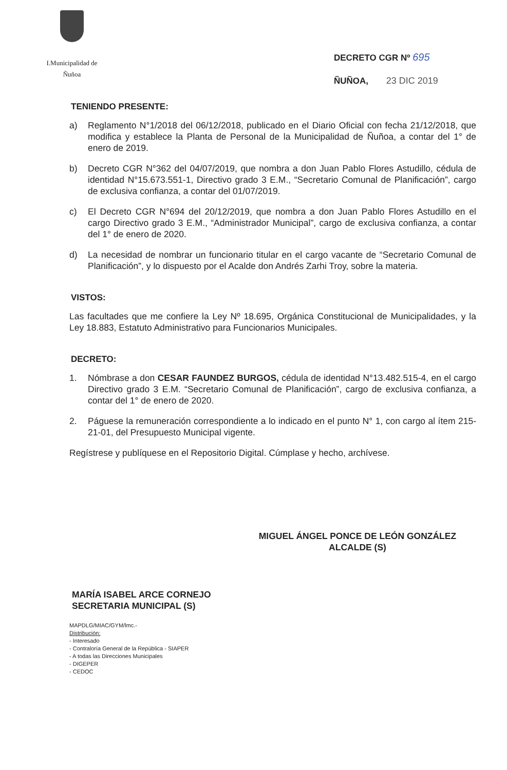I.Municipalidad de Ñuñoa
DECRETO CGR Nº 695
ÑUÑOA, 23 DIC 2019
TENIENDO PRESENTE:
a) Reglamento N°1/2018 del 06/12/2018, publicado en el Diario Oficial con fecha 21/12/2018, que modifica y establece la Planta de Personal de la Municipalidad de Ñuñoa, a contar del 1° de enero de 2019.
b) Decreto CGR N°362 del 04/07/2019, que nombra a don Juan Pablo Flores Astudillo, cédula de identidad N°15.673.551-1, Directivo grado 3 E.M., “Secretario Comunal de Planificación”, cargo de exclusiva confianza, a contar del 01/07/2019.
c) El Decreto CGR N°694 del 20/12/2019, que nombra a don Juan Pablo Flores Astudillo en el cargo Directivo grado 3 E.M., “Administrador Municipal”, cargo de exclusiva confianza, a contar del 1° de enero de 2020.
d) La necesidad de nombrar un funcionario titular en el cargo vacante de “Secretario Comunal de Planificación”, y lo dispuesto por el Acalde don Andrés Zarhi Troy, sobre la materia.
VISTOS:
Las facultades que me confiere la Ley Nº 18.695, Orgánica Constitucional de Municipalidades, y la Ley 18.883, Estatuto Administrativo para Funcionarios Municipales.
DECRETO:
1. Nómbrase a don CESAR FAUNDEZ BURGOS, cédula de identidad N°13.482.515-4, en el cargo Directivo grado 3 E.M. “Secretario Comunal de Planificación”, cargo de exclusiva confianza, a contar del 1° de enero de 2020.
2. Páguese la remuneración correspondiente a lo indicado en el punto N° 1, con cargo al ítem 215-21-01, del Presupuesto Municipal vigente.
Regístrese y publíquese en el Repositorio Digital. Cúmplase y hecho, archívese.
MIGUEL ÁNGEL PONCE DE LEÓN GONZÁLEZ
ALCALDE (S)
MARÍA ISABEL ARCE CORNEJO
SECRETARIA MUNICIPAL (S)
MAPDLG/MIAC/GYM/lmc.-
Distribución:
- Interesado
- Contraloría General de la República - SIAPER
- A todas las Direcciones Municipales
- DIGEPER
- CEDOC